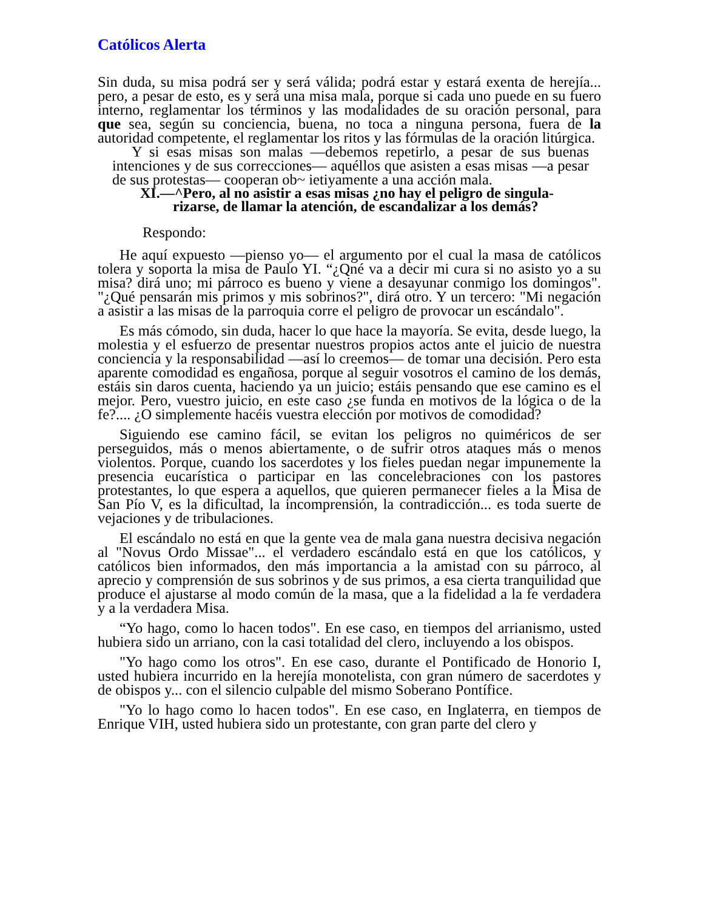Católicos Alerta
Sin duda, su misa podrá ser y será válida; podrá estar y estará exenta de herejía... pero, a pesar de esto, es y será una misa mala, porque si cada uno puede en su fuero interno, reglamentar los términos y las modalidades de su oración personal, para que sea, según su conciencia, buena, no toca a ninguna persona, fuera de la autoridad competente, el reglamentar los ritos y las fórmulas de la oración litúrgica.
Y si esas misas son malas —debemos repetirlo, a pesar de sus buenas intenciones y de sus correcciones— aquéllos que asisten a esas misas —a pesar de sus protestas— cooperan ob~ ietiyamente a una acción mala.
XI.—^Pero, al no asistir a esas misas ¿no hay el peligro de singula-
rizarse, de llamar la atención, de escandalizar a los demás?
Respondo:
He aquí expuesto —pienso yo— el argumento por el cual la masa de católicos tolera y soporta la misa de Paulo YI. “¿Qné va a decir mi cura si no asisto yo a su misa? dirá uno; mi párroco es bueno y viene a desayunar conmigo los domingos". "¿Qué pensarán mis primos y mis sobrinos?", dirá otro. Y un tercero: "Mi negación a asistir a las misas de la parroquia corre el peligro de provocar un escándalo".
Es más cómodo, sin duda, hacer lo que hace la mayoría. Se evita, desde luego, la molestia y el esfuerzo de presentar nuestros propios actos ante el juicio de nuestra conciencia y la responsabilidad —así lo creemos— de tomar una decisión. Pero esta aparente comodidad es engañosa, porque al seguir vosotros el camino de los demás, estáis sin daros cuenta, haciendo ya un juicio; estáis pensando que ese camino es el mejor. Pero, vuestro juicio, en este caso ¿se funda en motivos de la lógica o de la fe?.... ¿O simplemente hacéis vuestra elección por motivos de comodidad?
Siguiendo ese camino fácil, se evitan los peligros no quiméricos de ser perseguidos, más o menos abiertamente, o de sufrir otros ataques más o menos violentos. Porque, cuando los sacerdotes y los fieles puedan negar impunemente la presencia eucarística o participar en las concelebraciones con los pastores protestantes, lo que espera a aquellos, que quieren permanecer fieles a la Misa de San Pío V, es la dificultad, la incomprensión, la contradicción... es toda suerte de vejaciones y de tribulaciones.
El escándalo no está en que la gente vea de mala gana nuestra decisiva negación al "Novus Ordo Missae"... el verdadero escándalo está en que los católicos, y católicos bien informados, den más importancia a la amistad con su párroco, al aprecio y comprensión de sus sobrinos y de sus primos, a esa cierta tranquilidad que produce el ajustarse al modo común de la masa, que a la fidelidad a la fe verdadera y a la verdadera Misa.
“Yo hago, como lo hacen todos". En ese caso, en tiempos del arrianismo, usted hubiera sido un arriano, con la casi totalidad del clero, incluyendo a los obispos.
"Yo hago como los otros". En ese caso, durante el Pontificado de Honorio I, usted hubiera incurrido en la herejía monotelista, con gran número de sacerdotes y de obispos y... con el silencio culpable del mismo Soberano Pontífice.
"Yo lo hago como lo hacen todos". En ese caso, en Inglaterra, en tiempos de Enrique VIH, usted hubiera sido un protestante, con gran parte del clero y